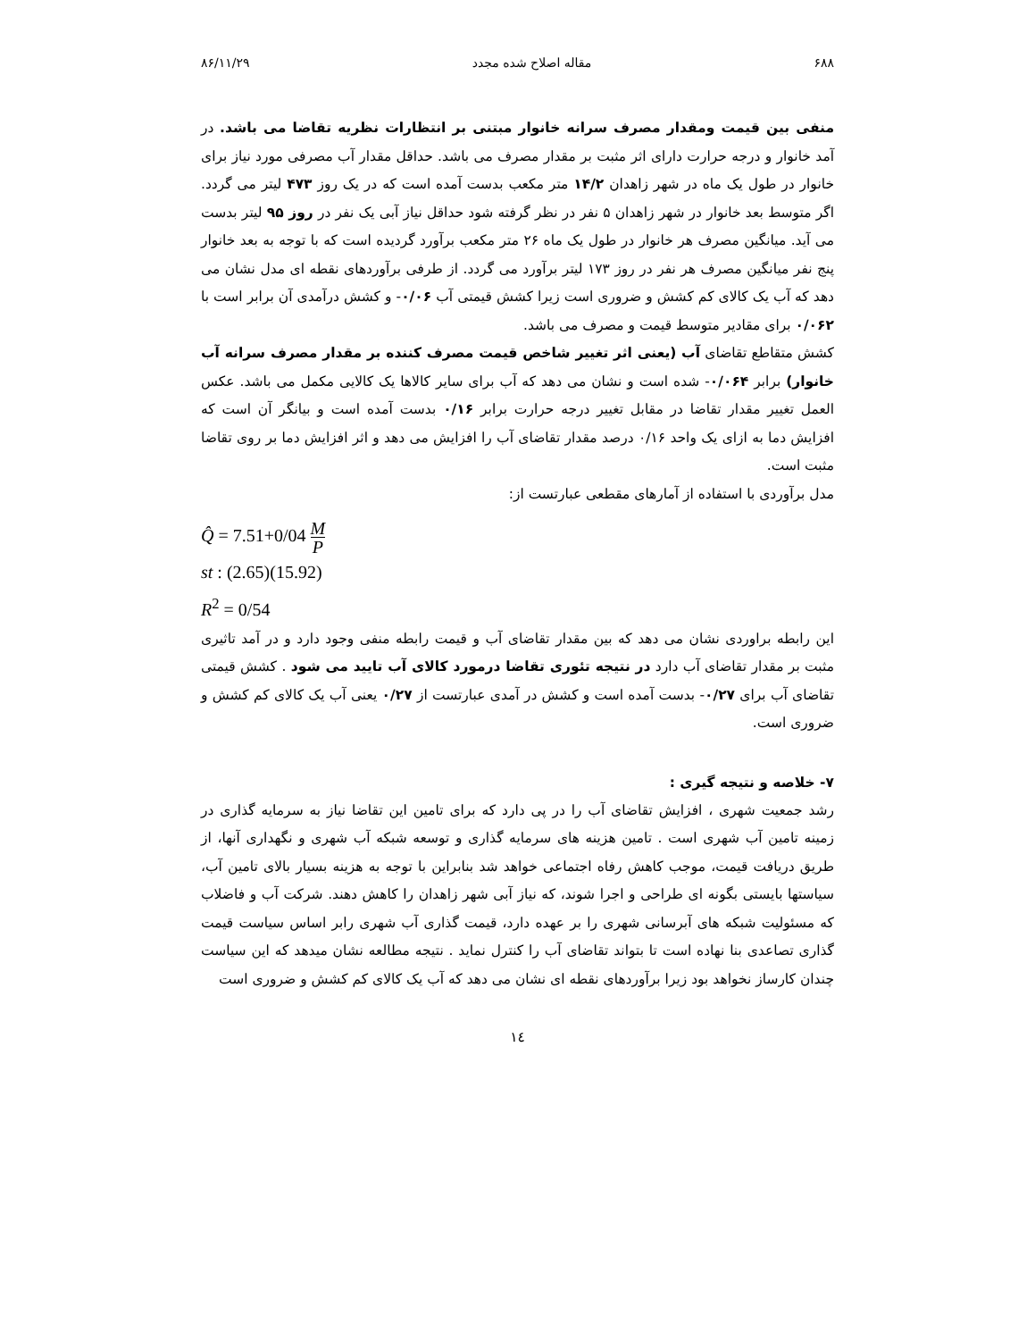۶۸۸ مقاله اصلاح شده مجدد ۸۶/۱۱/۲۹
منفی بین قیمت ومقدار مصرف سرانه خانوار مبتنی بر انتظارات نظریه تقاضا می باشد. در آمد خانوار و درجه حرارت دارای اثر مثبت بر مقدار مصرف می باشد. حداقل مقدار آب مصرفی مورد نیاز برای خانوار در طول یک ماه در شهر زاهدان ۱۴/۲ متر مکعب بدست آمده است که در یک روز ۴۷۳ لیتر می گردد. اگر متوسط بعد خانوار در شهر زاهدان ۵ نفر در نظر گرفته شود حداقل نیاز آبی یک نفر در روز ۹۵ لیتر بدست می آید. میانگین مصرف هر خانوار در طول یک ماه ۲۶ متر مکعب برآورد گردیده است که با توجه به بعد خانوار پنج نفر میانگین مصرف هر نفر در روز ۱۷۳ لیتر برآورد می گردد. از طرفی برآوردهای نقطه ای مدل نشان می دهد که آب یک کالای کم کشش و ضروری است زیرا کشش قیمتی آب ۰/۰۶- و کشش درآمدی آن برابر است با ۰/۰۶۲ برای مقادیر متوسط قیمت و مصرف می باشد.
کشش متقاطع تقاضای آب (یعنی اثر تغییر شاخص قیمت مصرف کننده بر مقدار مصرف سرانه آب خانوار) برابر ۰/۰۶۴- شده است و نشان می دهد که آب برای سایر کالاها یک کالایی مکمل می باشد. عکس العمل تغییر مقدار تقاضا در مقابل تغییر درجه حرارت برابر ۰/۱۶ بدست آمده است و بیانگر آن است که افزایش دما به ازای یک واحد ۰/۱۶ درصد مقدار تقاضای آب را افزایش می دهد و اثر افزایش دما بر روی تقاضا مثبت است.
مدل برآوردی با استفاده از آمارهای مقطعی عبارتست از:
Q̂ = 7.51+0/04 M P
st : (2.65)(15.92)
R<sup>2</sup> = 0/54
این رابطه براوردی نشان می دهد که بین مقدار تقاضای آب و قیمت رابطه منفی وجود دارد و در آمد تاثیری مثبت بر مقدار تقاضای آب دارد در نتیجه تئوری تقاضا درمورد کالای آب تایید می شود . کشش قیمتی تقاضای آب برای ۰/۲۷- بدست آمده است و کشش در آمدی عبارتست از ۰/۲۷ یعنی آب یک کالای کم کشش و ضروری است.
۷- خلاصه و نتیجه گیری :
رشد جمعیت شهری ، افزایش تقاضای آب را در پی دارد که برای تامین این تقاضا نیاز به سرمایه گذاری در زمینه تامین آب شهری است . تامین هزینه های سرمایه گذاری و توسعه شبکه آب شهری و نگهداری آنها، از طریق دریافت قیمت، موجب کاهش رفاه اجتماعی خواهد شد بنابراین با توجه به هزینه بسیار بالای تامین آب، سیاستها بایستی بگونه ای طراحی و اجرا شوند، که نیاز آبی شهر زاهدان را کاهش دهند. شرکت آب و فاضلاب که مسئولیت شبکه های آبرسانی شهری را بر عهده دارد، قیمت گذاری آب شهری رابر اساس سیاست قیمت گذاری تصاعدی بنا نهاده است تا بتواند تقاضای آب را کنترل نماید . نتیجه مطالعه نشان میدهد که این سیاست چندان کارساز نخواهد بود زیرا برآوردهای نقطه ای نشان می دهد که آب یک کالای کم کشش و ضروری است
۱٤